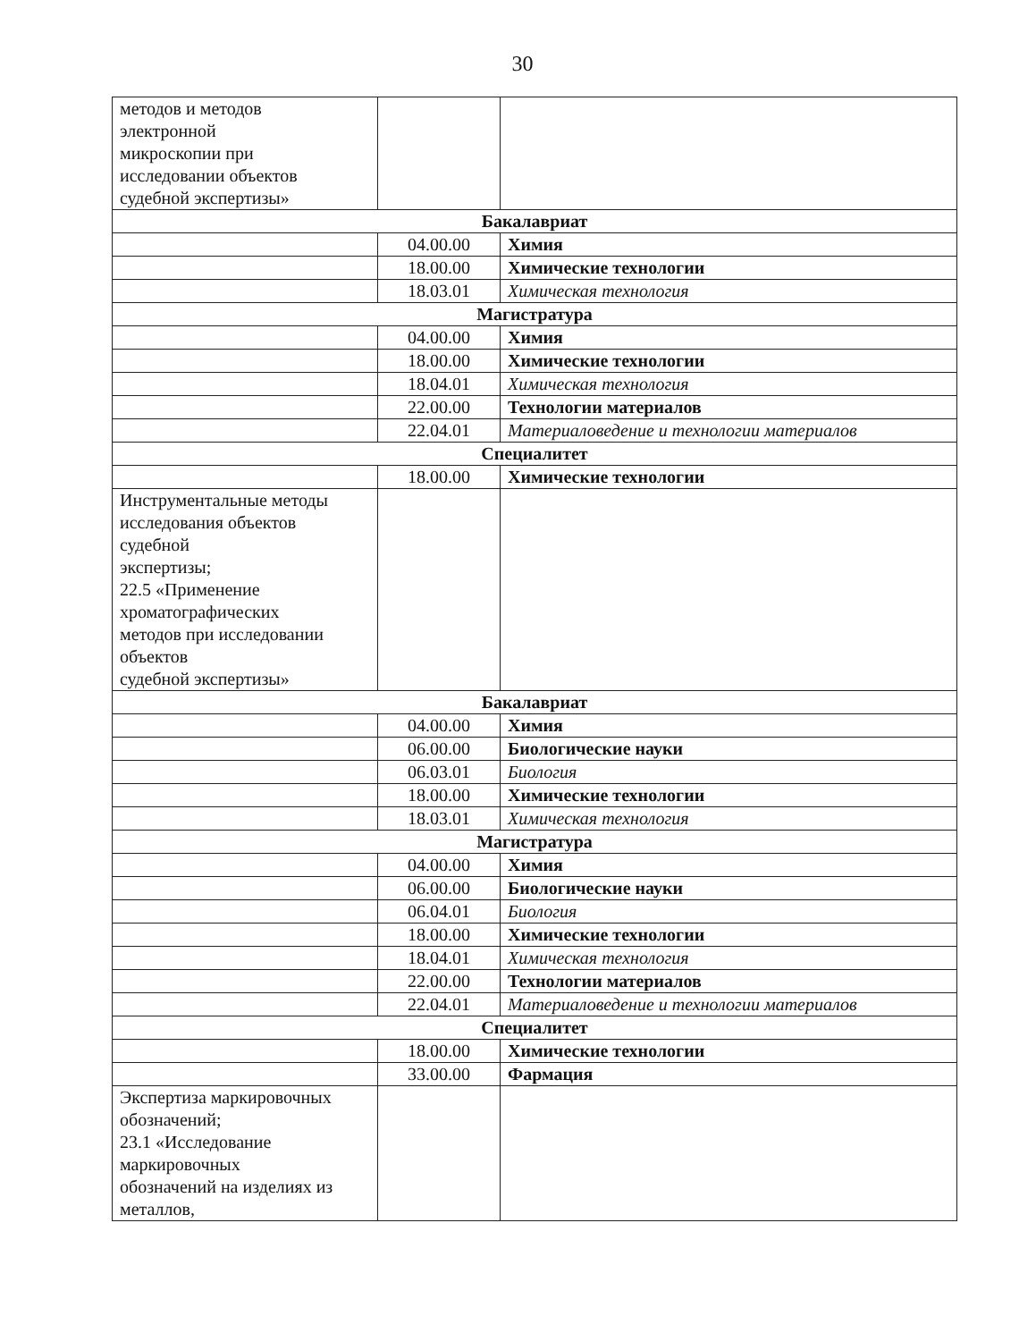30
| методов и методов электронной микроскопии при исследовании объектов судебной экспертизы» | | |
| Бакалавриат | | |
| | 04.00.00 | Химия |
| | 18.00.00 | Химические технологии |
| | 18.03.01 | Химическая технология |
| Магистратура | | |
| | 04.00.00 | Химия |
| | 18.00.00 | Химические технологии |
| | 18.04.01 | Химическая технология |
| | 22.00.00 | Технологии материалов |
| | 22.04.01 | Материаловедение и технологии материалов |
| Специалитет | | |
| | 18.00.00 | Химические технологии |
| Инструментальные методы исследования объектов судебной экспертизы; 22.5 «Применение хроматографических методов при исследовании объектов судебной экспертизы» | | |
| Бакалавриат | | |
| | 04.00.00 | Химия |
| | 06.00.00 | Биологические науки |
| | 06.03.01 | Биология |
| | 18.00.00 | Химические технологии |
| | 18.03.01 | Химическая технология |
| Магистратура | | |
| | 04.00.00 | Химия |
| | 06.00.00 | Биологические науки |
| | 06.04.01 | Биология |
| | 18.00.00 | Химические технологии |
| | 18.04.01 | Химическая технология |
| | 22.00.00 | Технологии материалов |
| | 22.04.01 | Материаловедение и технологии материалов |
| Специалитет | | |
| | 18.00.00 | Химические технологии |
| | 33.00.00 | Фармация |
| Экспертиза маркировочных обозначений; 23.1 «Исследование маркировочных обозначений на изделиях из металлов, | | |